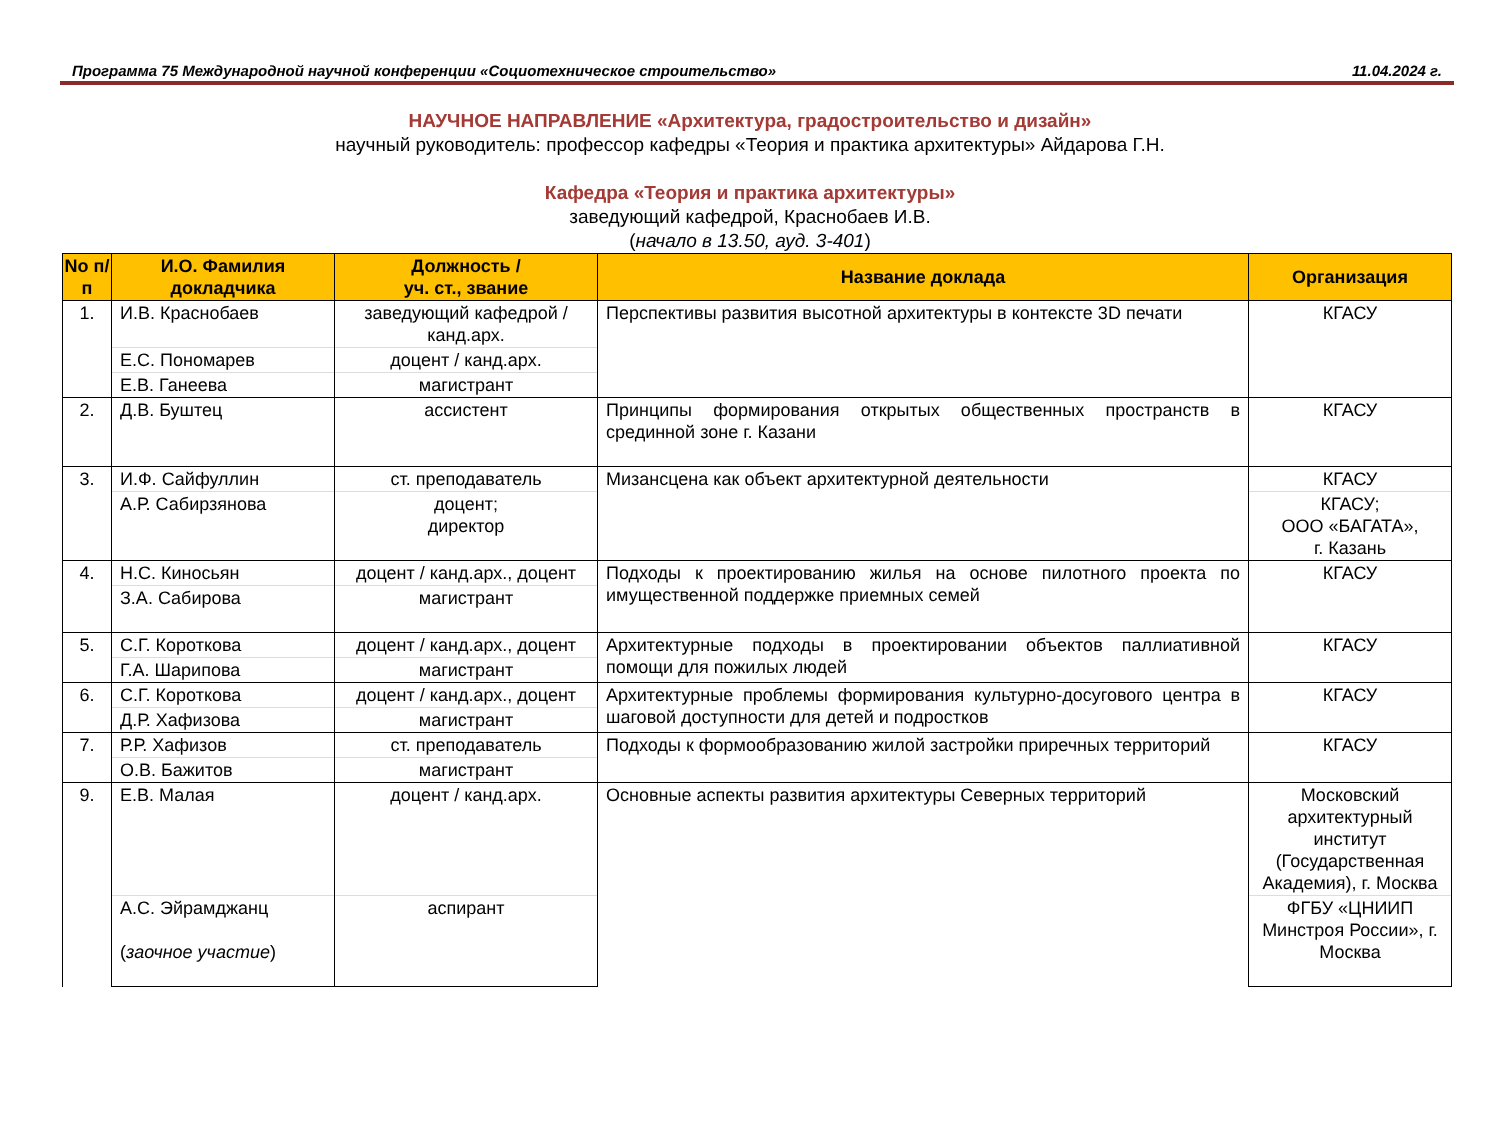Программа 75 Международной научной конференции «Социотехническое строительство» 11.04.2024 г.
НАУЧНОЕ НАПРАВЛЕНИЕ «Архитектура, градостроительство и дизайн»
научный руководитель: профессор кафедры «Теория и практика архитектуры» Айдарова Г.Н.
Кафедра «Теория и практика архитектуры»
заведующий кафедрой, Краснобаев И.В.
(начало в 13.50, ауд. 3-401)
| No п/п | И.О. Фамилия докладчика | Должность / уч. ст., звание | Название доклада | Организация |
| --- | --- | --- | --- | --- |
| 1. | И.В. Краснобаев | заведующий кафедрой / канд.арх. | Перспективы развития высотной архитектуры в контексте 3D печати | КГАСУ |
| | Е.С. Пономарев | доцент / канд.арх. | | |
| | Е.В. Ганеева | магистрант | | |
| 2. | Д.В. Буштец | ассистент | Принципы формирования открытых общественных пространств в срединной зоне г. Казани | КГАСУ |
| 3. | И.Ф. Сайфуллин | ст. преподаватель | Мизансцена как объект архитектурной деятельности | КГАСУ |
| | А.Р. Сабирзянова | доцент; директор | | КГАСУ; ООО «БАГАТА», г. Казань |
| 4. | Н.С. Киносьян | доцент / канд.арх., доцент | Подходы к проектированию жилья на основе пилотного проекта по имущественной поддержке приемных семей | КГАСУ |
| | З.А. Сабирова | магистрант | | |
| 5. | С.Г. Короткова | доцент / канд.арх., доцент | Архитектурные подходы в проектировании объектов паллиативной помощи для пожилых людей | КГАСУ |
| | Г.А. Шарипова | магистрант | | |
| 6. | С.Г. Короткова | доцент / канд.арх., доцент | Архитектурные проблемы формирования культурно-досугового центра в шаговой доступности для детей и подростков | КГАСУ |
| | Д.Р. Хафизова | магистрант | | |
| 7. | Р.Р. Хафизов | ст. преподаватель | Подходы к формообразованию жилой застройки приречных территорий | КГАСУ |
| | О.В. Бажитов | магистрант | | |
| 9. | Е.В. Малая | доцент / канд.арх. | Основные аспекты развития архитектуры Северных территорий | Московский архитектурный институт (Государственная Академия), г. Москва |
| | А.С. Эйрамджанц ( заочное участие ) | аспирант | | ФГБУ «ЦНИИП Минстроя России», г. Москва |